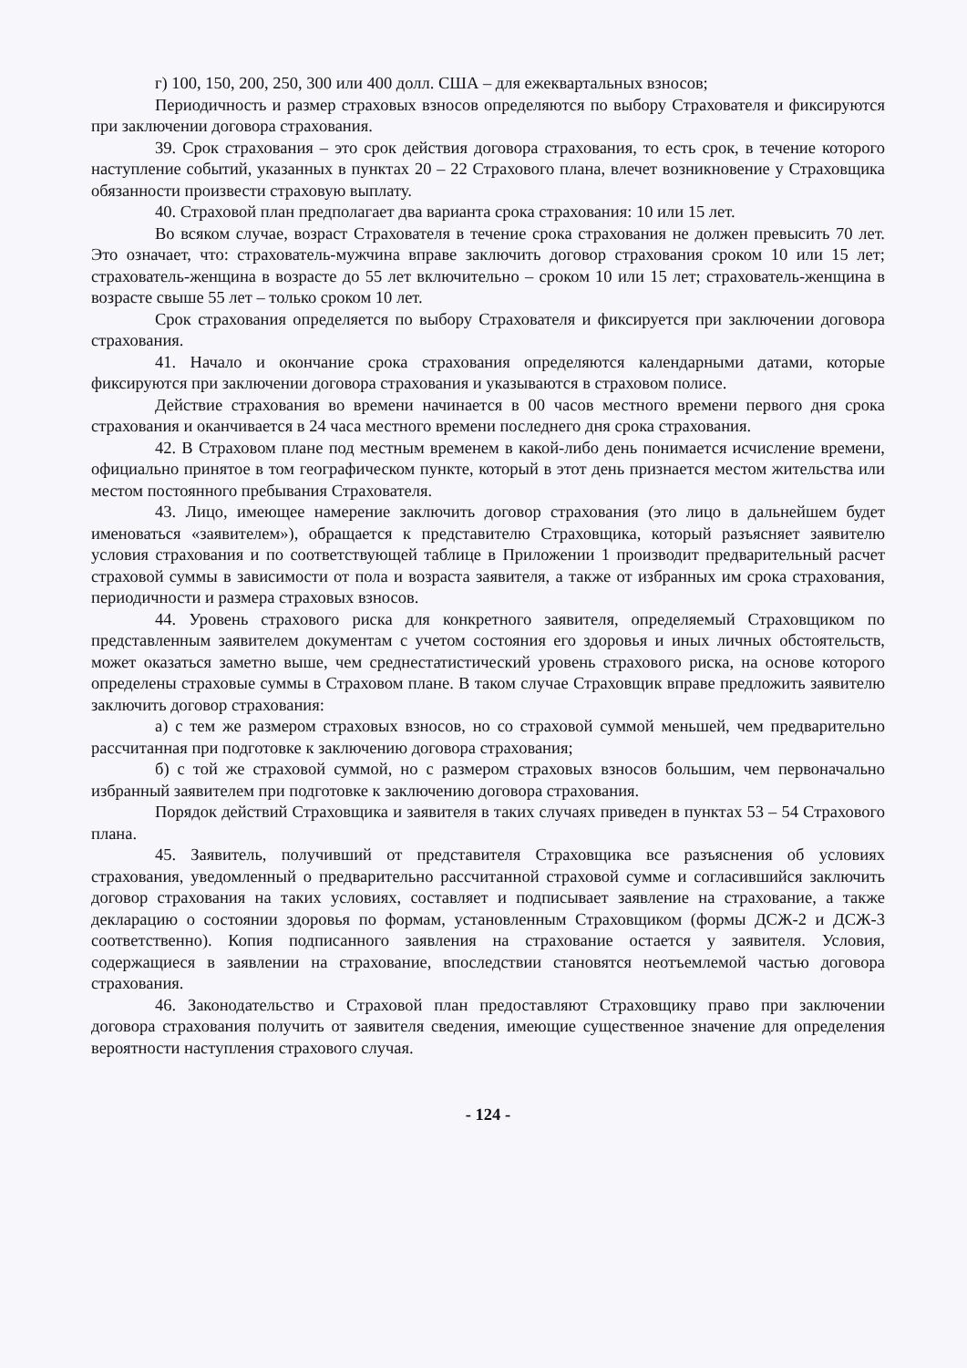г) 100, 150, 200, 250, 300 или 400 долл. США – для ежеквартальных взносов;
Периодичность и размер страховых взносов определяются по выбору Страхователя и фиксируются при заключении договора страхования.
39. Срок страхования – это срок действия договора страхования, то есть срок, в течение которого наступление событий, указанных в пунктах 20 – 22 Страхового плана, влечет возникновение у Страховщика обязанности произвести страховую выплату.
40. Страховой план предполагает два варианта срока страхования: 10 или 15 лет.
Во всяком случае, возраст Страхователя в течение срока страхования не должен превысить 70 лет. Это означает, что: страхователь-мужчина вправе заключить договор страхования сроком 10 или 15 лет; страхователь-женщина в возрасте до 55 лет включительно – сроком 10 или 15 лет; страхователь-женщина в возрасте свыше 55 лет – только сроком 10 лет.
Срок страхования определяется по выбору Страхователя и фиксируется при заключении договора страхования.
41. Начало и окончание срока страхования определяются календарными датами, которые фиксируются при заключении договора страхования и указываются в страховом полисе.
Действие страхования во времени начинается в 00 часов местного времени первого дня срока страхования и оканчивается в 24 часа местного времени последнего дня срока страхования.
42. В Страховом плане под местным временем в какой-либо день понимается исчисление времени, официально принятое в том географическом пункте, который в этот день признается местом жительства или местом постоянного пребывания Страхователя.
43. Лицо, имеющее намерение заключить договор страхования (это лицо в дальнейшем будет именоваться «заявителем»), обращается к представителю Страховщика, который разъясняет заявителю условия страхования и по соответствующей таблице в Приложении 1 производит предварительный расчет страховой суммы в зависимости от пола и возраста заявителя, а также от избранных им срока страхования, периодичности и размера страховых взносов.
44. Уровень страхового риска для конкретного заявителя, определяемый Страховщиком по представленным заявителем документам с учетом состояния его здоровья и иных личных обстоятельств, может оказаться заметно выше, чем среднестатистический уровень страхового риска, на основе которого определены страховые суммы в Страховом плане. В таком случае Страховщик вправе предложить заявителю заключить договор страхования:
а) с тем же размером страховых взносов, но со страховой суммой меньшей, чем предварительно рассчитанная при подготовке к заключению договора страхования;
б) с той же страховой суммой, но с размером страховых взносов большим, чем первоначально избранный заявителем при подготовке к заключению договора страхования.
Порядок действий Страховщика и заявителя в таких случаях приведен в пунктах 53 – 54 Страхового плана.
45. Заявитель, получивший от представителя Страховщика все разъяснения об условиях страхования, уведомленный о предварительно рассчитанной страховой сумме и согласившийся заключить договор страхования на таких условиях, составляет и подписывает заявление на страхование, а также декларацию о состоянии здоровья по формам, установленным Страховщиком (формы ДСЖ-2 и ДСЖ-3 соответственно). Копия подписанного заявления на страхование остается у заявителя. Условия, содержащиеся в заявлении на страхование, впоследствии становятся неотъемлемой частью договора страхования.
46. Законодательство и Страховой план предоставляют Страховщику право при заключении договора страхования получить от заявителя сведения, имеющие существенное значение для определения вероятности наступления страхового случая.
- 124 -